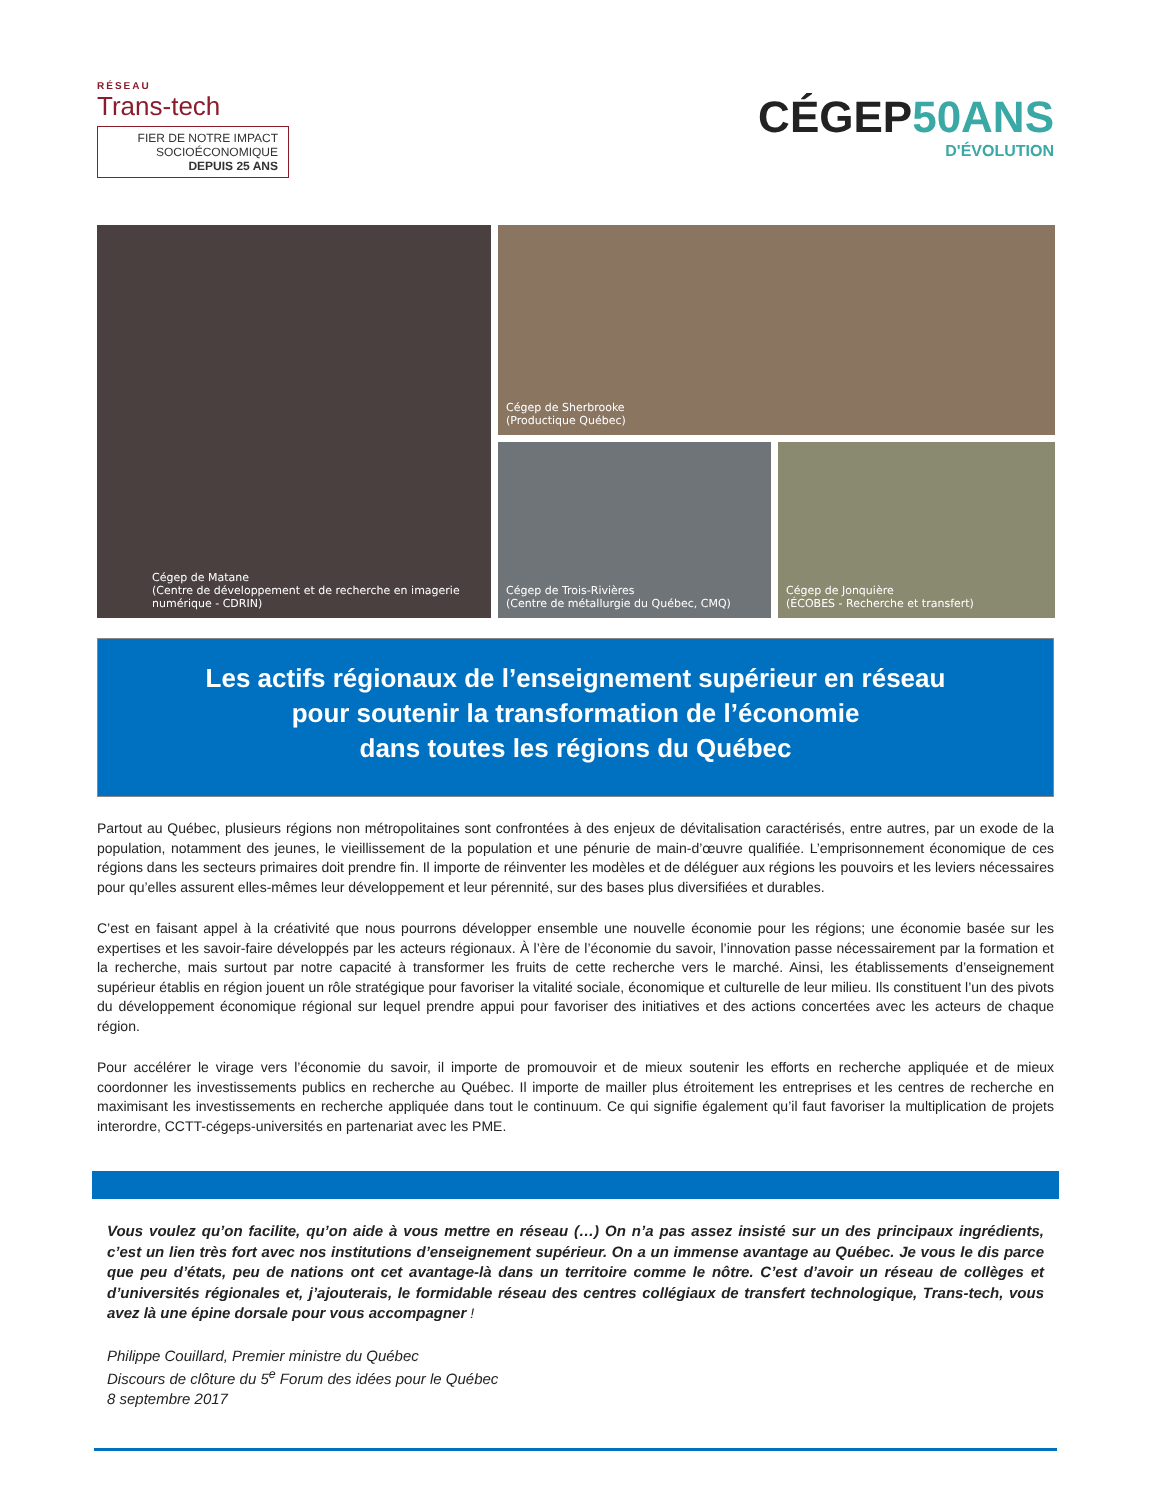RÉSEAU
Trans-tech
FIER DE NOTRE IMPACT
SOCIOÉCONOMIQUE
DEPUIS 25 ANS
CÉGEP50ANS
D'ÉVOLUTION
Cégep de Matane
(Centre de développement et de recherche en imagerie numérique - CDRIN)
Cégep de Sherbrooke
(Productique Québec)
Cégep de Trois-Rivières
(Centre de métallurgie du Québec, CMQ)
Cégep de Jonquière
(ÉCOBES - Recherche et transfert)
Les actifs régionaux de l’enseignement supérieur en réseau
pour soutenir la transformation de l’économie
dans toutes les régions du Québec
Partout au Québec, plusieurs régions non métropolitaines sont confrontées à des enjeux de dévitalisation caractérisés, entre autres, par un exode de la population, notamment des jeunes, le vieillissement de la population et une pénurie de main-d’œuvre qualifiée. L’emprisonnement économique de ces régions dans les secteurs primaires doit prendre fin. Il importe de réinventer les modèles et de déléguer aux régions les pouvoirs et les leviers nécessaires pour qu’elles assurent elles-mêmes leur développement et leur pérennité, sur des bases plus diversifiées et durables.
C’est en faisant appel à la créativité que nous pourrons développer ensemble une nouvelle économie pour les régions; une économie basée sur les expertises et les savoir-faire développés par les acteurs régionaux. À l’ère de l’économie du savoir, l’innovation passe nécessairement par la formation et la recherche, mais surtout par notre capacité à transformer les fruits de cette recherche vers le marché. Ainsi, les établissements d’enseignement supérieur établis en région jouent un rôle stratégique pour favoriser la vitalité sociale, économique et culturelle de leur milieu. Ils constituent l’un des pivots du développement économique régional sur lequel prendre appui pour favoriser des initiatives et des actions concertées avec les acteurs de chaque région.
Pour accélérer le virage vers l’économie du savoir, il importe de promouvoir et de mieux soutenir les efforts en recherche appliquée et de mieux coordonner les investissements publics en recherche au Québec. Il importe de mailler plus étroitement les entreprises et les centres de recherche en maximisant les investissements en recherche appliquée dans tout le continuum. Ce qui signifie également qu’il faut favoriser la multiplication de projets interordre, CCTT-cégeps-universités en partenariat avec les PME.
Vous voulez qu’on facilite, qu’on aide à vous mettre en réseau (…) On n’a pas assez insisté sur un des principaux ingrédients, c’est un lien très fort avec nos institutions d’enseignement supérieur. On a un immense avantage au Québec. Je vous le dis parce que peu d’états, peu de nations ont cet avantage-là dans un territoire comme le nôtre. C’est d’avoir un réseau de collèges et d’universités régionales et, j’ajouterais, le formidable réseau des centres collégiaux de transfert technologique, Trans-tech, vous avez là une épine dorsale pour vous accompagner !
Philippe Couillard, Premier ministre du Québec
Discours de clôture du 5<sup>e</sup> Forum des idées pour le Québec
8 septembre 2017